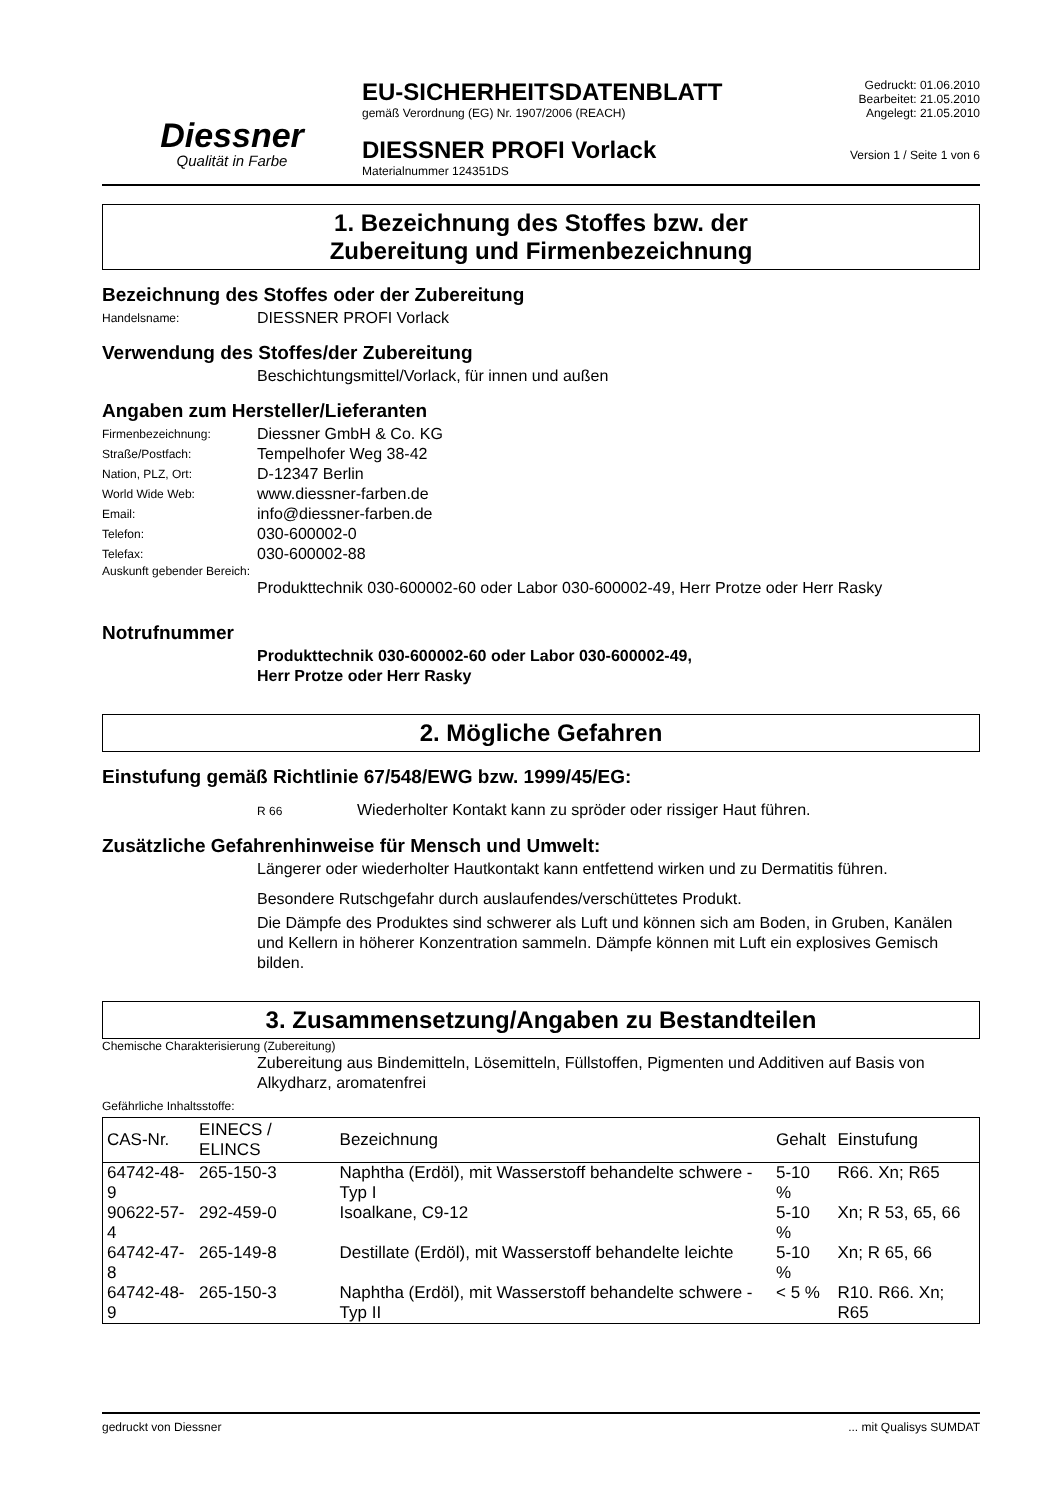Diessner
Qualität in Farbe
EU-SICHERHEITSDATENBLATT
gemäß Verordnung (EG) Nr. 1907/2006 (REACH)
DIESSNER PROFI Vorlack
Materialnummer 124351DS
Gedruckt: 01.06.2010
Bearbeitet: 21.05.2010
Angelegt: 21.05.2010
Version 1 / Seite 1 von 6
1. Bezeichnung des Stoffes bzw. der
Zubereitung und Firmenbezeichnung
Bezeichnung des Stoffes oder der Zubereitung
Handelsname: DIESSNER PROFI Vorlack
Verwendung des Stoffes/der Zubereitung
Beschichtungsmittel/Vorlack, für innen und außen
Angaben zum Hersteller/Lieferanten
Firmenbezeichnung: Diessner GmbH & Co. KG
Straße/Postfach: Tempelhofer Weg 38-42
Nation, PLZ, Ort: D-12347 Berlin
World Wide Web: www.diessner-farben.de
Email: info@diessner-farben.de
Telefon: 030-600002-0
Telefax: 030-600002-88
Auskunft gebender Bereich:
Produkttechnik 030-600002-60 oder Labor 030-600002-49, Herr Protze oder Herr Rasky
Notrufnummer
Produkttechnik 030-600002-60 oder Labor 030-600002-49,
Herr Protze oder Herr Rasky
2. Mögliche Gefahren
Einstufung gemäß Richtlinie 67/548/EWG bzw. 1999/45/EG:
R 66 Wiederholter Kontakt kann zu spröder oder rissiger Haut führen.
Zusätzliche Gefahrenhinweise für Mensch und Umwelt:
Längerer oder wiederholter Hautkontakt kann entfettend wirken und zu Dermatitis führen.
Besondere Rutschgefahr durch auslaufendes/verschüttetes Produkt.
Die Dämpfe des Produktes sind schwerer als Luft und können sich am Boden, in Gruben, Kanälen und Kellern in höherer Konzentration sammeln. Dämpfe können mit Luft ein explosives Gemisch bilden.
3. Zusammensetzung/Angaben zu Bestandteilen
Chemische Charakterisierung (Zubereitung)
Zubereitung aus Bindemitteln, Lösemitteln, Füllstoffen, Pigmenten und Additiven auf Basis von Alkydharz, aromatenfrei
Gefährliche Inhaltsstoffe:
| CAS-Nr. | EINECS / ELINCS | Bezeichnung | Gehalt | Einstufung |
| --- | --- | --- | --- | --- |
| 64742-48-9 | 265-150-3 | Naphtha (Erdöl), mit Wasserstoff behandelte schwere - Typ I | 5-10 % | R66. Xn; R65 |
| 90622-57-4 | 292-459-0 | Isoalkane, C9-12 | 5-10 % | Xn; R 53, 65, 66 |
| 64742-47-8 | 265-149-8 | Destillate (Erdöl), mit Wasserstoff behandelte leichte | 5-10 % | Xn; R 65, 66 |
| 64742-48-9 | 265-150-3 | Naphtha (Erdöl), mit Wasserstoff behandelte schwere - Typ II | < 5 % | R10. R66. Xn; R65 |
gedruckt von Diessner... mit Qualisys SUMDAT